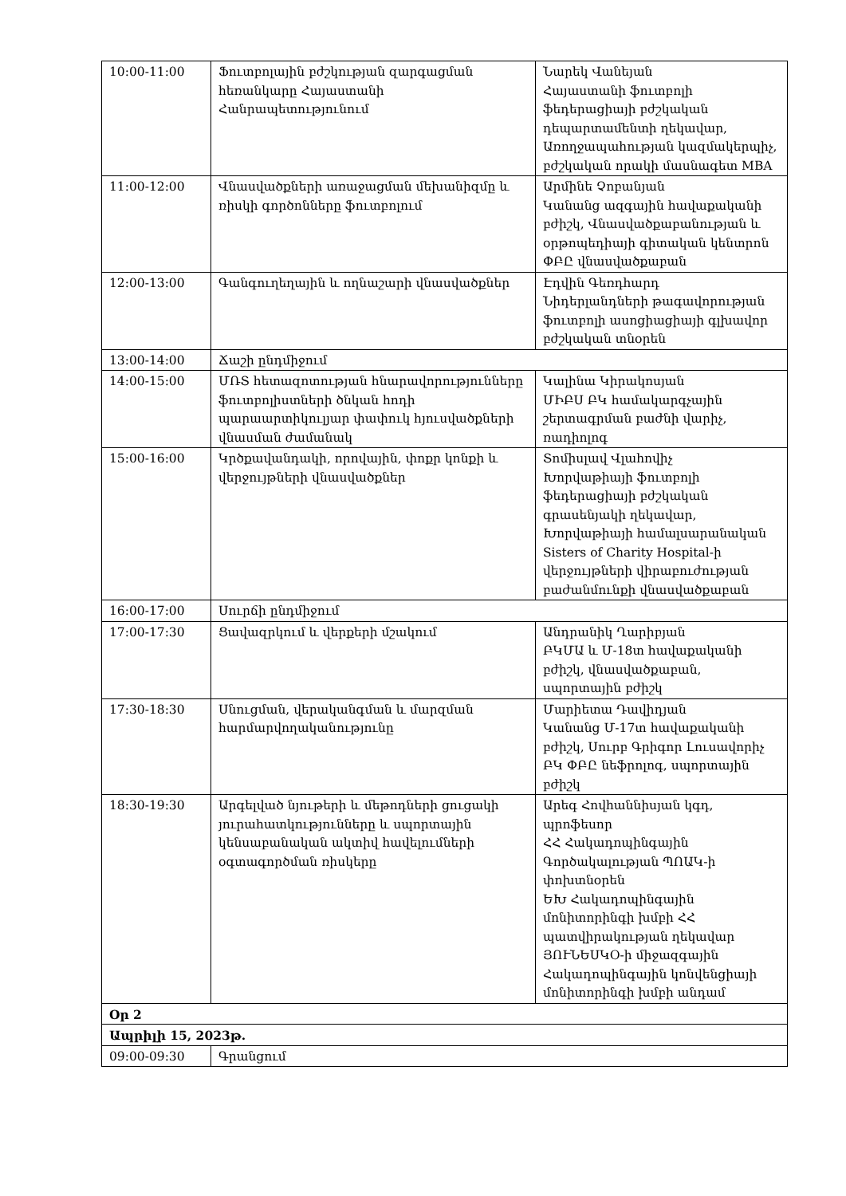| 10:00-11:00 | Ֆուտբոլային բժշկության զարգացման հեռանկարը Հայաստանի Հանրապետությունում | Նարեկ Վանեյան Հայաստանի ֆուտբոլի ֆեդերացիայի բժշկական դեպարտամենտի ղեկավար, Առողջապահության կազմակերպիչ, բժշկական որակի մասնագետ MBA |
| 11:00-12:00 | Վնասվածքների առաջացման մեխանիզմը և ռիսկի գործոնները ֆուտբոլում | Արմինե Չոբանյան Կանանց ազգային հավաքականի բժիշկ, Վնասվածքաբանության և օրթոպեդիայի գիտական կենտրոն ՓԲԸ վնասվածքաբան |
| 12:00-13:00 | Գանգուղեղային և ողնաշարի վնասվածքներ | Էդվին Գեռդհարդ Նիդերլանդների թագավորության ֆուտբոլի ասոցիացիայի գլխավոր բժշկական տնօրեն |
| 13:00-14:00 | Ճաշի ընդմիջում | |
| 14:00-15:00 | ՄՌՏ հետազոտության հնարավորությունները ֆուտբոլիստների ծնկան հոդի պարաարտիկուլյար փափուկ հյուսվածքների վնասման ժամանակ | Կալինա Կիրակոսյան ՄԻԲՍ ԲԿ համակարգչային շերտագրման բաժնի վարիչ, ռադիոլոգ |
| 15:00-16:00 | Կրծքավանդակի, որովային, փոքր կոնքի և վերջույթների վնասվածքներ | Տոմիսլավ Վլահովիչ Խորվաթիայի ֆուտբոլի ֆեդերացիայի բժշկական գրասենյակի ղեկավար, Խորվաթիայի համալսարանական Sisters of Charity Hospital-ի վերջույթների վիրաբուժության բաժանմունքի վնասվածքաբան |
| 16:00-17:00 | Սուրճի ընդմիջում | |
| 17:00-17:30 | Ցավազրկում և վերքերի մշակում | Անդրանիկ Ղարիբյան ԲԿՄԱ և Մ-18տ հավաքականի բժիշկ, վնասվածքաբան, սպորտային բժիշկ |
| 17:30-18:30 | Սնուցման, վերականգման և մարզման հարմարվողականությունը | Մարիետա Դավիդյան Կանանց Մ-17տ հավաքականի բժիշկ, Սուրբ Գրիգոր Լուսավորիչ ԲԿ ՓԲԸ նեֆրոլոգ, սպորտային բժիշկ |
| 18:30-19:30 | Արգելված նյութերի և մեթոդների ցուցակի յուրահատկությունները և սպորտային կենսաբանական ակտիվ հավելումների օգտագործման ռիսկերը | Արեգ Հովհաննիսյան կգդ, պրոֆեսոր ՀՀ Հակադոպինգային Գործակալության ՊՈԱԿ-ի փոխտնօրեն ԵԽ Հակադոպինգային մոնիտորինգի խմբի ՀՀ պատվիրակության ղեկավար ՅՈՒՆԵՍԿՕ-ի միջազգային Հակադոպինգային կոնվենցիայի մոնիտորինգի խմբի անդամ |
| Օր 2 | | |
| Ապրիլի 15, 2023թ. | | |
| 09:00-09:30 | Գրանցում | |